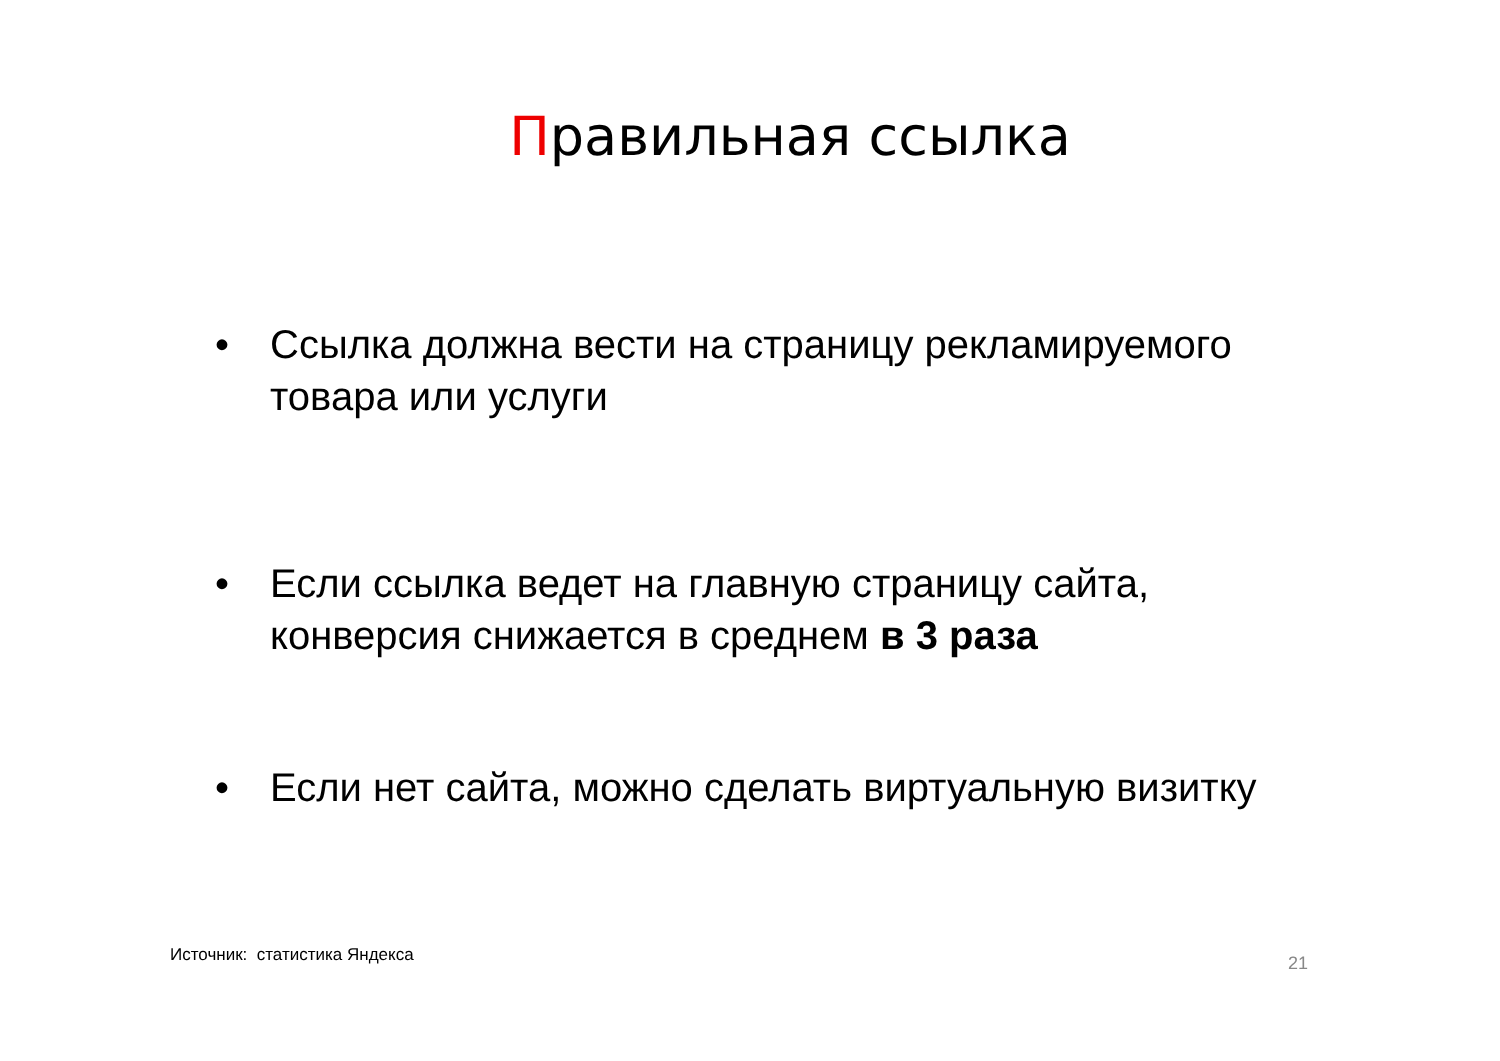Правильная ссылка
• Ссылка должна вести на страницу рекламируемого товара или услуги
• Если ссылка ведет на главную страницу сайта, конверсия снижается в среднем в 3 раза
• Если нет сайта, можно сделать виртуальную визитку
Источник: статистика Яндекса 21